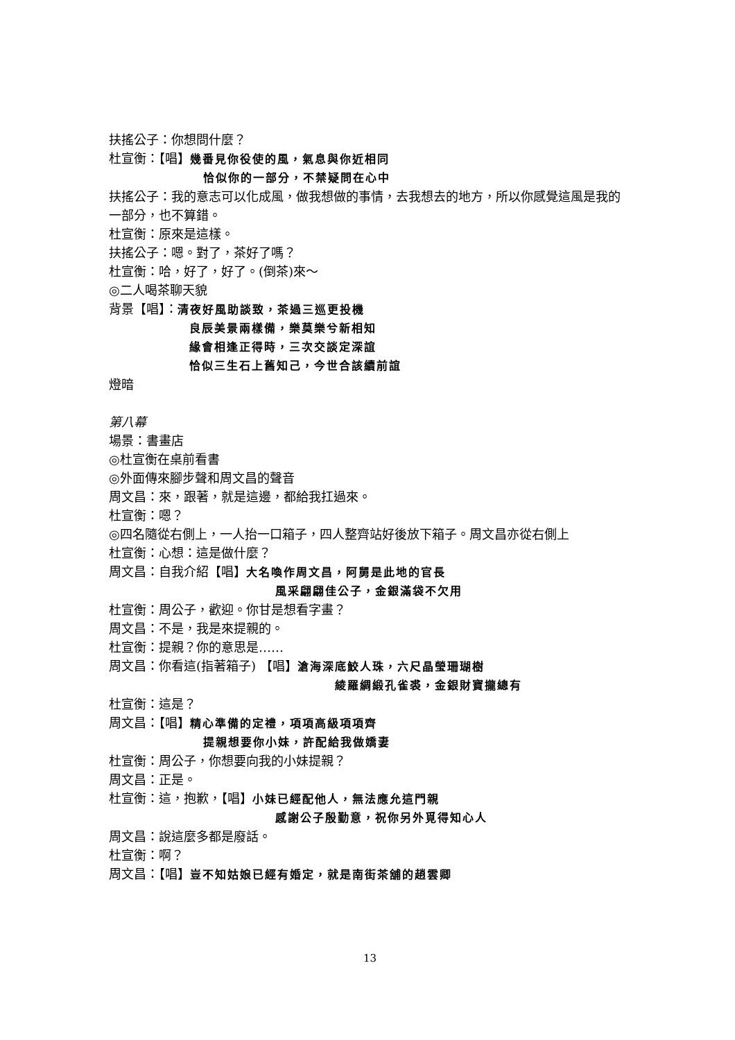扶搖公子：你想問什麼？
杜宣衡：【唱】幾番見你役使的風，氣息與你近相同
恰似你的一部分，不禁疑問在心中
扶搖公子：我的意志可以化成風，做我想做的事情，去我想去的地方，所以你感覺這風是我的一部分，也不算錯。
杜宣衡：原來是這樣。
扶搖公子：嗯。對了，茶好了嗎？
杜宣衡：哈，好了，好了。(倒茶)來～
◎二人喝茶聊天貌
背景【唱】：清夜好風助談致，茶過三巡更投機
良辰美景兩樣備，樂莫樂兮新相知
緣會相逢正得時，三次交談定深誼
恰似三生石上舊知己，今世合該續前誼
燈暗
第八幕
場景：書畫店
◎杜宣衡在桌前看書
◎外面傳來腳步聲和周文昌的聲音
周文昌：來，跟著，就是這邊，都給我扛過來。
杜宣衡：嗯？
◎四名隨從右側上，一人抬一口箱子，四人整齊站好後放下箱子。周文昌亦從右側上
杜宣衡：心想：這是做什麼？
周文昌：自我介紹【唱】大名喚作周文昌，阿舅是此地的官長
風采翩翩佳公子，金銀滿袋不欠用
杜宣衡：周公子，歡迎。你甘是想看字畫？
周文昌：不是，我是來提親的。
杜宣衡：提親？你的意思是……
周文昌：你看這(指著箱子) 【唱】滄海深底鮫人珠，六尺晶瑩珊瑚樹
綾羅綢緞孔雀裘，金銀財寶攏總有
杜宣衡：這是？
周文昌：【唱】精心準備的定禮，項項高級項項齊
提親想要你小妹，許配給我做嬌妻
杜宣衡：周公子，你想要向我的小妹提親？
周文昌：正是。
杜宣衡：這，抱歉，【唱】小妹已經配他人，無法應允這門親
感謝公子殷勤意，祝你另外覓得知心人
周文昌：說這麼多都是廢話。
杜宣衡：啊？
周文昌：【唱】豈不知姑娘已經有婚定，就是南街茶舖的趙雲卿
13